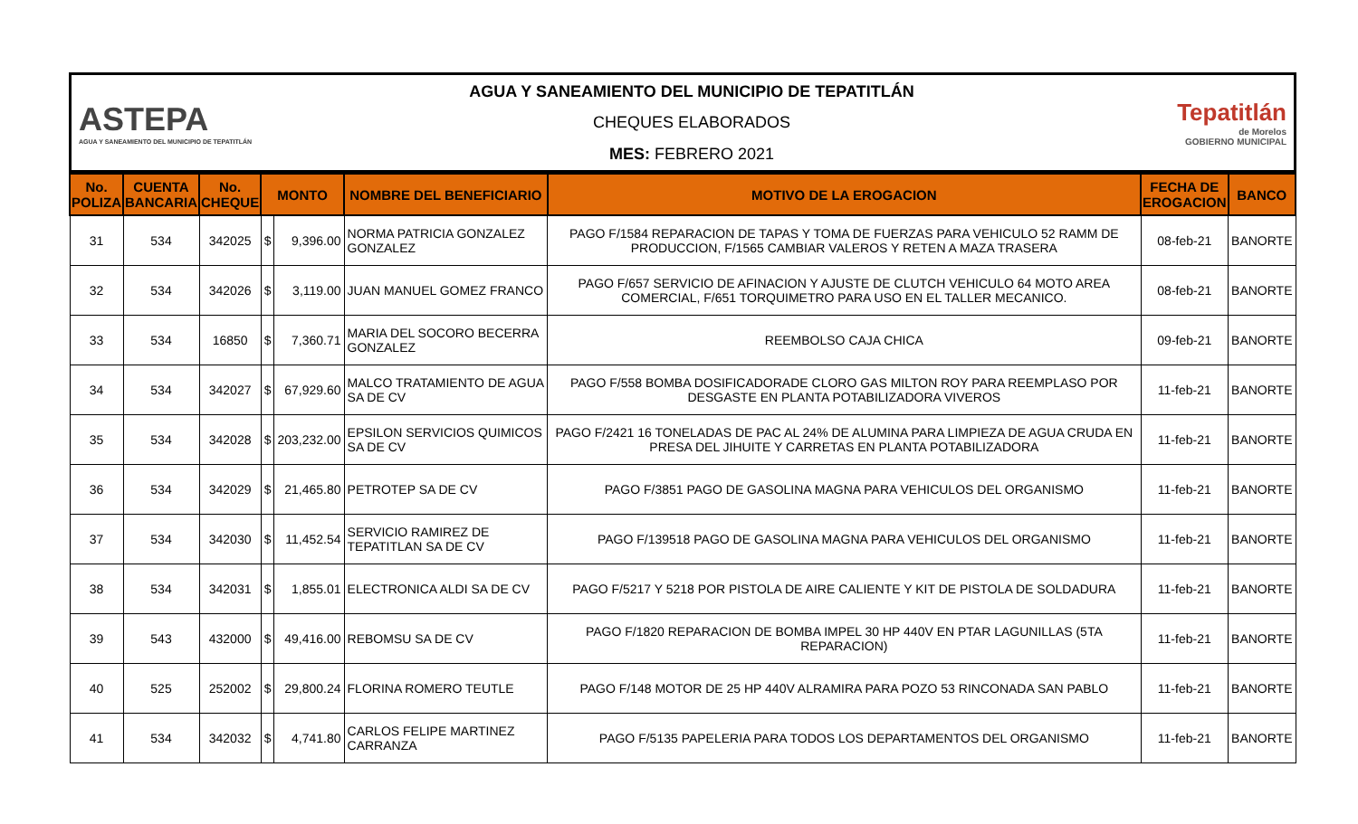ASTEPA
AGUA Y SANEAMIENTO DEL MUNICIPIO DE TEPATITLÁN
AGUA Y SANEAMIENTO DEL MUNICIPIO DE TEPATITLÁN
CHEQUES ELABORADOS
MES: FEBRERO 2021
Tepatitlán
de Morelos
GOBIERNO MUNICIPAL
| No. POLIZA | CUENTA BANCARIA | No. CHEQUE | MONTO | | NOMBRE DEL BENEFICIARIO | MOTIVO DE LA EROGACION | FECHA DE EROGACION | BANCO |
| --- | --- | --- | --- | --- | --- | --- | --- | --- |
| 31 | 534 | 342025 | $ | 9,396.00 | NORMA PATRICIA GONZALEZ GONZALEZ | PAGO F/1584 REPARACION DE TAPAS Y TOMA DE FUERZAS PARA VEHICULO 52 RAMM DE PRODUCCION, F/1565 CAMBIAR VALEROS Y RETEN A MAZA TRASERA | 08-feb-21 | BANORTE |
| 32 | 534 | 342026 | $ | 3,119.00 | JUAN MANUEL GOMEZ FRANCO | PAGO F/657 SERVICIO DE AFINACION Y AJUSTE DE CLUTCH VEHICULO 64 MOTO AREA COMERCIAL, F/651 TORQUIMETRO PARA USO EN EL TALLER MECANICO. | 08-feb-21 | BANORTE |
| 33 | 534 | 16850 | $ | 7,360.71 | MARIA DEL SOCORO BECERRA GONZALEZ | REEMBOLSO CAJA CHICA | 09-feb-21 | BANORTE |
| 34 | 534 | 342027 | $ | 67,929.60 | MALCO TRATAMIENTO DE AGUA SA DE CV | PAGO F/558 BOMBA DOSIFICADORADE CLORO GAS MILTON ROY PARA REEMPLASO POR DESGASTE EN PLANTA POTABILIZADORA VIVEROS | 11-feb-21 | BANORTE |
| 35 | 534 | 342028 | $ | 203,232.00 | EPSILON SERVICIOS QUIMICOS SA DE CV | PAGO F/2421 16 TONELADAS DE PAC AL 24% DE ALUMINA PARA LIMPIEZA DE AGUA CRUDA EN PRESA DEL JIHUITE Y CARRETAS EN PLANTA POTABILIZADORA | 11-feb-21 | BANORTE |
| 36 | 534 | 342029 | $ | 21,465.80 | PETROTEP SA DE CV | PAGO F/3851 PAGO DE GASOLINA MAGNA PARA VEHICULOS DEL ORGANISMO | 11-feb-21 | BANORTE |
| 37 | 534 | 342030 | $ | 11,452.54 | SERVICIO RAMIREZ DE TEPATITLAN SA DE CV | PAGO F/139518 PAGO DE GASOLINA MAGNA PARA VEHICULOS DEL ORGANISMO | 11-feb-21 | BANORTE |
| 38 | 534 | 342031 | $ | 1,855.01 | ELECTRONICA ALDI SA DE CV | PAGO F/5217 Y 5218 POR PISTOLA DE AIRE CALIENTE Y KIT DE PISTOLA DE SOLDADURA | 11-feb-21 | BANORTE |
| 39 | 543 | 432000 | $ | 49,416.00 | REBOMSU SA DE CV | PAGO F/1820 REPARACION DE BOMBA IMPEL 30 HP 440V EN PTAR LAGUNILLAS (5TA REPARACION) | 11-feb-21 | BANORTE |
| 40 | 525 | 252002 | $ | 29,800.24 | FLORINA ROMERO TEUTLE | PAGO F/148 MOTOR DE 25 HP 440V ALRAMIRA PARA POZO 53 RINCONADA SAN PABLO | 11-feb-21 | BANORTE |
| 41 | 534 | 342032 | $ | 4,741.80 | CARLOS FELIPE MARTINEZ CARRANZA | PAGO F/5135 PAPELERIA PARA TODOS LOS DEPARTAMENTOS DEL ORGANISMO | 11-feb-21 | BANORTE |